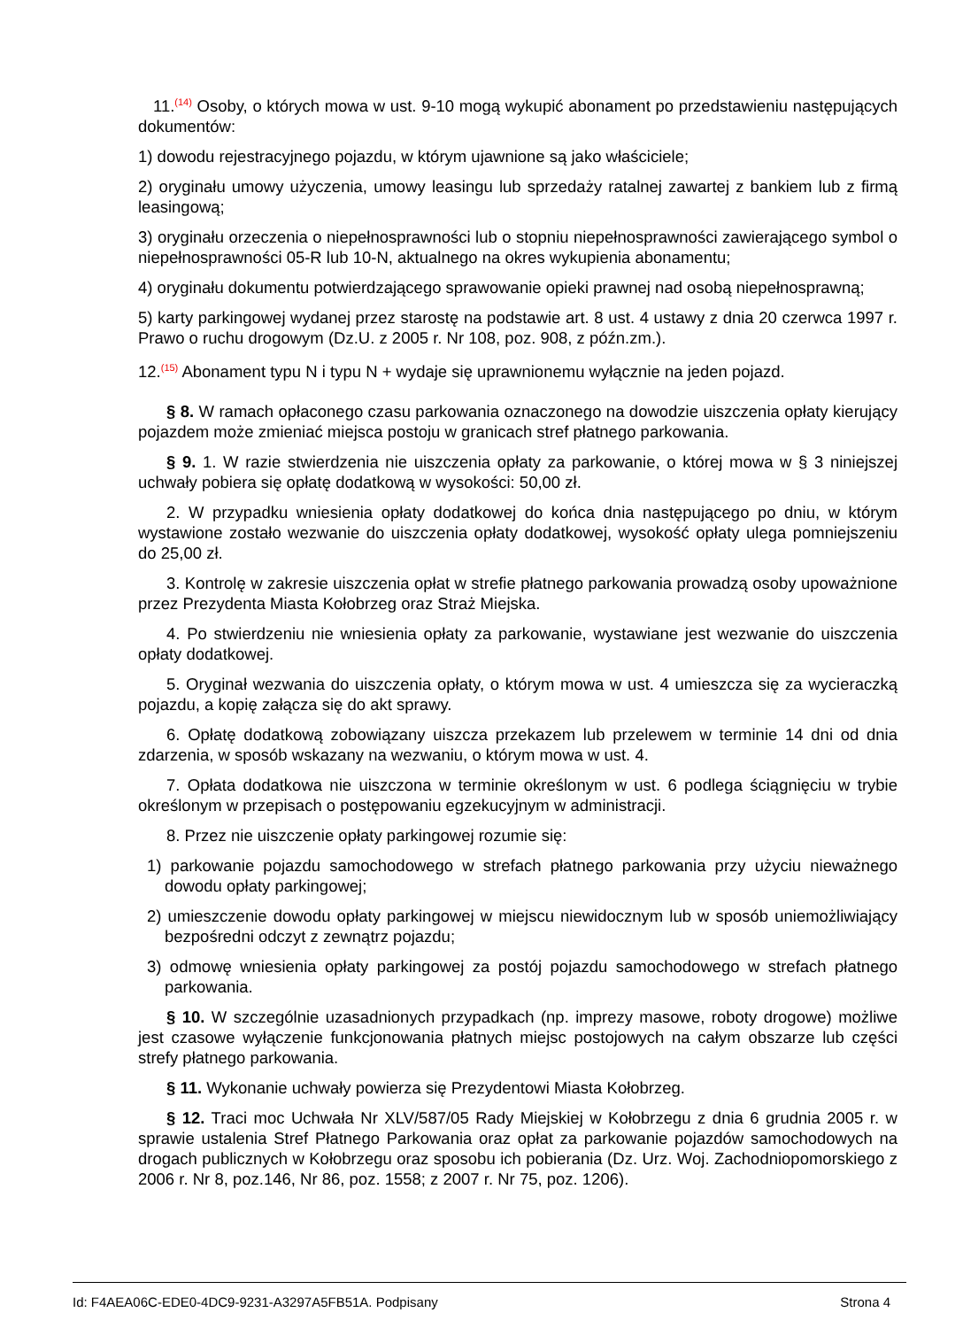11.<sup>(14)</sup> Osoby, o których mowa w ust. 9-10 mogą wykupić abonament po przedstawieniu następujących dokumentów:
1) dowodu rejestracyjnego pojazdu, w którym ujawnione są jako właściciele;
2) oryginału umowy użyczenia, umowy leasingu lub sprzedaży ratalnej zawartej z bankiem lub z firmą leasingową;
3) oryginału orzeczenia o niepełnosprawności lub o stopniu niepełnosprawności zawierającego symbol o niepełnosprawności 05-R lub 10-N, aktualnego na okres wykupienia abonamentu;
4) oryginału dokumentu potwierdzającego sprawowanie opieki prawnej nad osobą niepełnosprawną;
5) karty parkingowej wydanej przez starostę na podstawie art. 8 ust. 4 ustawy z dnia 20 czerwca 1997 r. Prawo o ruchu drogowym (Dz.U. z 2005 r. Nr 108, poz. 908, z późn.zm.).
12.<sup>(15)</sup> Abonament typu N i typu N + wydaje się uprawnionemu wyłącznie na jeden pojazd.
§ 8. W ramach opłaconego czasu parkowania oznaczonego na dowodzie uiszczenia opłaty kierujący pojazdem może zmieniać miejsca postoju w granicach stref płatnego parkowania.
§ 9. 1. W razie stwierdzenia nie uiszczenia opłaty za parkowanie, o której mowa w § 3 niniejszej uchwały pobiera się opłatę dodatkową w wysokości: 50,00 zł.
2. W przypadku wniesienia opłaty dodatkowej do końca dnia następującego po dniu, w którym wystawione zostało wezwanie do uiszczenia opłaty dodatkowej, wysokość opłaty ulega pomniejszeniu do 25,00 zł.
3. Kontrolę w zakresie uiszczenia opłat w strefie płatnego parkowania prowadzą osoby upoważnione przez Prezydenta Miasta Kołobrzeg oraz Straż Miejska.
4. Po stwierdzeniu nie wniesienia opłaty za parkowanie, wystawiane jest wezwanie do uiszczenia opłaty dodatkowej.
5. Oryginał wezwania do uiszczenia opłaty, o którym mowa w ust. 4 umieszcza się za wycieraczką pojazdu, a kopię załącza się do akt sprawy.
6. Opłatę dodatkową zobowiązany uiszcza przekazem lub przelewem w terminie 14 dni od dnia zdarzenia, w sposób wskazany na wezwaniu, o którym mowa w ust. 4.
7. Opłata dodatkowa nie uiszczona w terminie określonym w ust. 6 podlega ściągnięciu w trybie określonym w przepisach o postępowaniu egzekucyjnym w administracji.
8. Przez nie uiszczenie opłaty parkingowej rozumie się:
1) parkowanie pojazdu samochodowego w strefach płatnego parkowania przy użyciu nieważnego dowodu opłaty parkingowej;
2) umieszczenie dowodu opłaty parkingowej w miejscu niewidocznym lub w sposób uniemożliwiający bezpośredni odczyt z zewnątrz pojazdu;
3) odmowę wniesienia opłaty parkingowej za postój pojazdu samochodowego w strefach płatnego parkowania.
§ 10. W szczególnie uzasadnionych przypadkach (np. imprezy masowe, roboty drogowe) możliwe jest czasowe wyłączenie funkcjonowania płatnych miejsc postojowych na całym obszarze lub części strefy płatnego parkowania.
§ 11. Wykonanie uchwały powierza się Prezydentowi Miasta Kołobrzeg.
§ 12. Traci moc Uchwała Nr XLV/587/05 Rady Miejskiej w Kołobrzegu z dnia 6 grudnia 2005 r. w sprawie ustalenia Stref Płatnego Parkowania oraz opłat za parkowanie pojazdów samochodowych na drogach publicznych w Kołobrzegu oraz sposobu ich pobierania (Dz. Urz. Woj. Zachodniopomorskiego z 2006 r. Nr 8, poz.146, Nr 86, poz. 1558; z 2007 r. Nr 75, poz. 1206).
Id: F4AEA06C-EDE0-4DC9-9231-A3297A5FB51A. Podpisany Strona 4